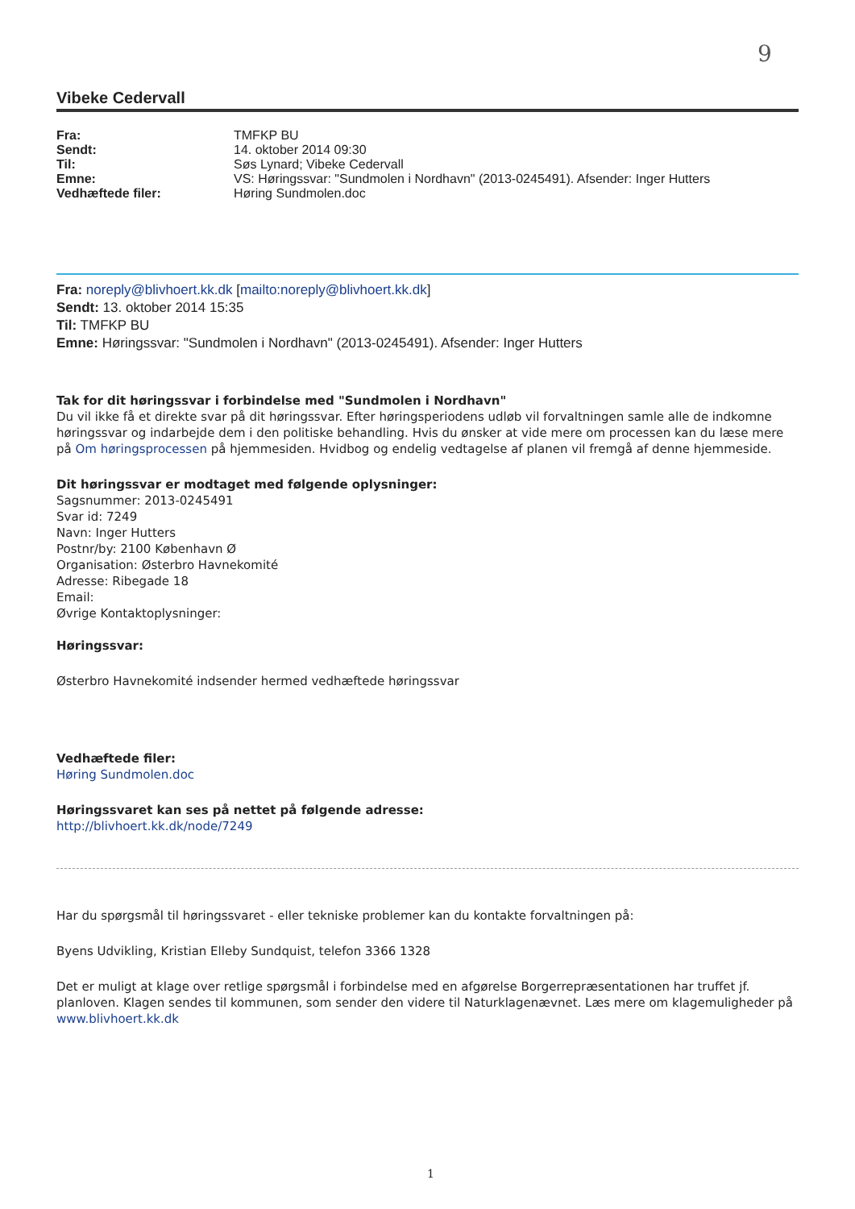9
Vibeke Cedervall
| Fra: | TMFKP BU |
| Sendt: | 14. oktober 2014 09:30 |
| Til: | Søs Lynard; Vibeke Cedervall |
| Emne: | VS: Høringssvar: "Sundmolen i Nordhavn" (2013-0245491). Afsender: Inger Hutters |
| Vedhæftede filer: | Høring Sundmolen.doc |
Fra: noreply@blivhoert.kk.dk [mailto:noreply@blivhoert.kk.dk]
Sendt: 13. oktober 2014 15:35
Til: TMFKP BU
Emne: Høringssvar: "Sundmolen i Nordhavn" (2013-0245491). Afsender: Inger Hutters
Tak for dit høringssvar i forbindelse med "Sundmolen i Nordhavn"
Du vil ikke få et direkte svar på dit høringssvar. Efter høringsperiodens udløb vil forvaltningen samle alle de indkomne høringssvar og indarbejde dem i den politiske behandling. Hvis du ønsker at vide mere om processen kan du læse mere på Om høringsprocessen på hjemmesiden. Hvidbog og endelig vedtagelse af planen vil fremgå af denne hjemmeside.
Dit høringssvar er modtaget med følgende oplysninger:
Sagsnummer: 2013-0245491
Svar id: 7249
Navn: Inger Hutters
Postnr/by: 2100 København Ø
Organisation: Østerbro Havnekomité
Adresse: Ribegade 18
Email:
Øvrige Kontaktoplysninger:
Høringssvar:
Østerbro Havnekomité indsender hermed vedhæftede høringssvar
Vedhæftede filer:
Høring Sundmolen.doc
Høringssvaret kan ses på nettet på følgende adresse:
http://blivhoert.kk.dk/node/7249
Har du spørgsmål til høringssvaret - eller tekniske problemer kan du kontakte forvaltningen på:
Byens Udvikling, Kristian Elleby Sundquist, telefon 3366 1328
Det er muligt at klage over retlige spørgsmål i forbindelse med en afgørelse Borgerrepræsentationen har truffet jf. planloven. Klagen sendes til kommunen, som sender den videre til Naturklagenævnet. Læs mere om klagemuligheder på www.blivhoert.kk.dk
1